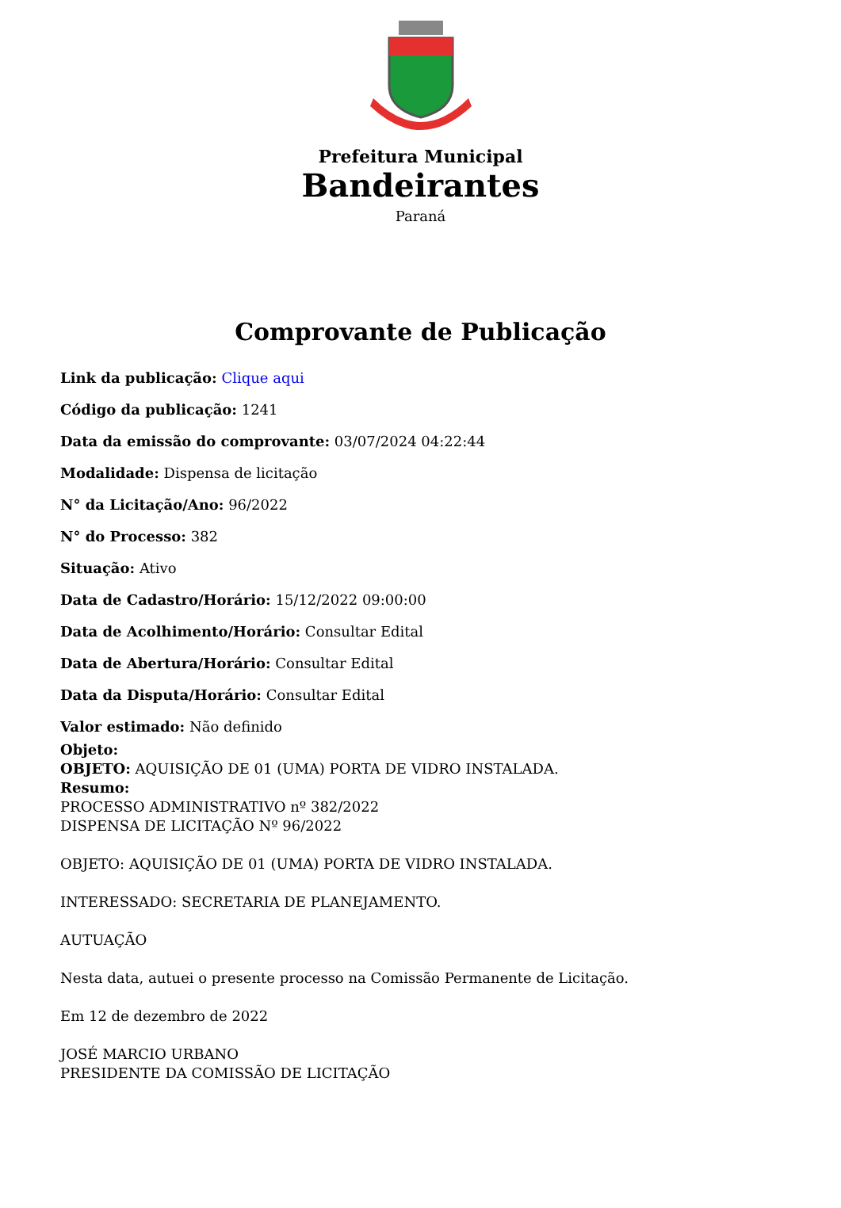Prefeitura Municipal
Bandeirantes
Paraná
Comprovante de Publicação
Link da publicação: Clique aqui
Código da publicação: 1241
Data da emissão do comprovante: 03/07/2024 04:22:44
Modalidade: Dispensa de licitação
N° da Licitação/Ano: 96/2022
N° do Processo: 382
Situação: Ativo
Data de Cadastro/Horário: 15/12/2022 09:00:00
Data de Acolhimento/Horário: Consultar Edital
Data de Abertura/Horário: Consultar Edital
Data da Disputa/Horário: Consultar Edital
Valor estimado: Não definido
Objeto:
OBJETO: AQUISIÇÃO DE 01 (UMA) PORTA DE VIDRO INSTALADA.
Resumo:
PROCESSO ADMINISTRATIVO nº 382/2022
DISPENSA DE LICITAÇÃO Nº 96/2022
OBJETO: AQUISIÇÃO DE 01 (UMA) PORTA DE VIDRO INSTALADA.
INTERESSADO: SECRETARIA DE PLANEJAMENTO.
AUTUAÇÃO
Nesta data, autuei o presente processo na Comissão Permanente de Licitação.
Em 12 de dezembro de 2022
JOSÉ MARCIO URBANO
PRESIDENTE DA COMISSÃO DE LICITAÇÃO